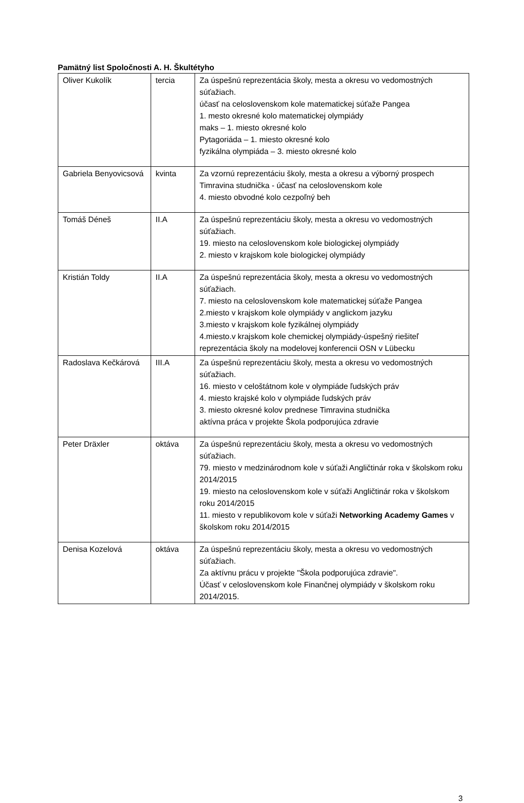Pamätný list Spoločnosti A. H. Škultétyho
| Oliver Kukolík | tercia | Za úspešnú reprezentácia školy, mesta a okresu vo vedomostných súťažiach. účasť na celoslovenskom kole matematickej súťaže Pangea 1. mesto okresné kolo matematickej olympiády maks – 1. miesto okresné kolo Pytagoriáda – 1. miesto okresné kolo fyzikálna olympiáda – 3. miesto okresné kolo |
| Gabriela Benyovicsová | kvinta | Za vzornú reprezentáciu školy, mesta a okresu a výborný prospech Timravina studnička - účasť na celoslovenskom kole 4. miesto obvodné kolo cezpoľný beh |
| Tomáš Déneš | II.A | Za úspešnú reprezentáciu školy, mesta a okresu vo vedomostných súťažiach. 19. miesto na celoslovenskom kole biologickej olympiády 2. miesto v krajskom kole biologickej olympiády |
| Kristián Toldy | II.A | Za úspešnú reprezentácia školy, mesta a okresu vo vedomostných súťažiach. 7. miesto na celoslovenskom kole matematickej súťaže Pangea 2.miesto v krajskom kole olympiády v anglickom jazyku 3.miesto v krajskom kole fyzikálnej olympiády 4.miesto.v krajskom kole chemickej olympiády-úspešný riešiteľ reprezentácia školy na modelovej konferencii OSN v Lübecku |
| Radoslava Kečkárová | III.A | Za úspešnú reprezentáciu školy, mesta a okresu vo vedomostných súťažiach. 16. miesto v celoštátnom kole v olympiáde ľudských práv 4. miesto krajské kolo v olympiáde ľudských práv 3. miesto okresné kolov prednese Timravina studnička aktívna práca v projekte Škola podporujúca zdravie |
| Peter Dräxler | oktáva | Za úspešnú reprezentáciu školy, mesta a okresu vo vedomostných súťažiach. 79. miesto v medzinárodnom kole v súťaži Angličtinár roka v školskom roku 2014/2015 19. miesto na celoslovenskom kole v súťaži Angličtinár roka v školskom roku 2014/2015 11. miesto v republikovom kole v súťaži Networking Academy Games v školskom roku 2014/2015 |
| Denisa Kozelová | oktáva | Za úspešnú reprezentáciu školy, mesta a okresu vo vedomostných súťažiach. Za aktívnu prácu v projekte "Škola podporujúca zdravie". Účasť v celoslovenskom kole Finančnej olympiády v školskom roku 2014/2015. |
3